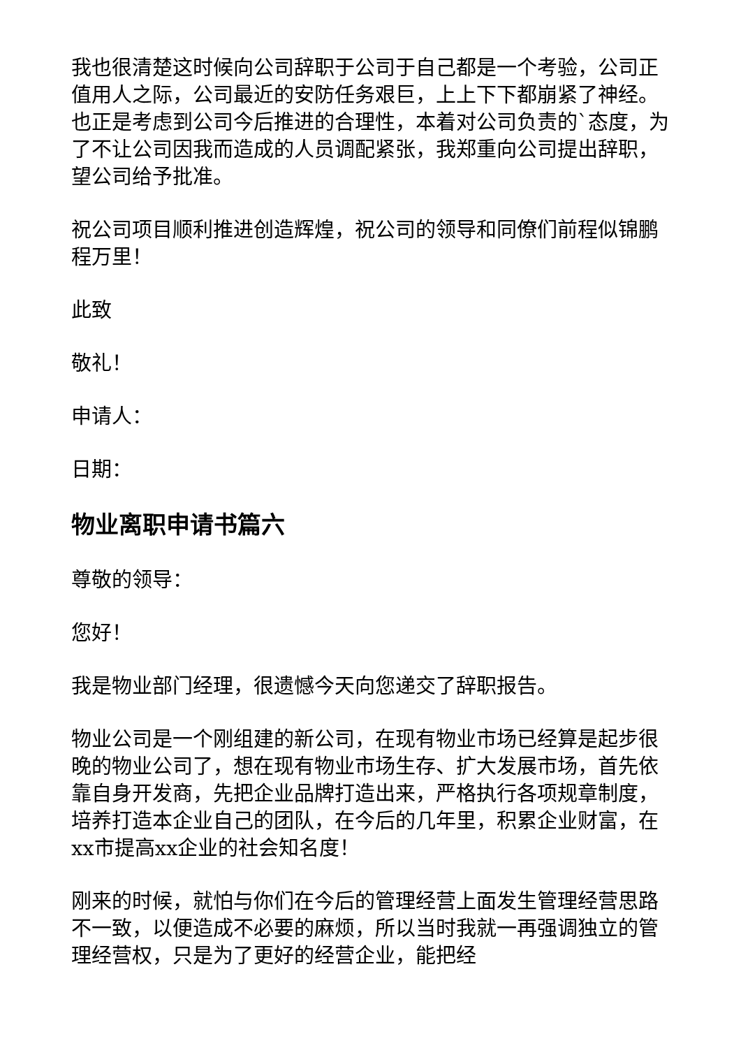我也很清楚这时候向公司辞职于公司于自己都是一个考验，公司正值用人之际，公司最近的安防任务艰巨，上上下下都崩紧了神经。也正是考虑到公司今后推进的合理性，本着对公司负责的`态度，为了不让公司因我而造成的人员调配紧张，我郑重向公司提出辞职，望公司给予批准。
祝公司项目顺利推进创造辉煌，祝公司的领导和同僚们前程似锦鹏程万里！
此致
敬礼！
申请人：
日期：
物业离职申请书篇六
尊敬的领导：
您好！
我是物业部门经理，很遗憾今天向您递交了辞职报告。
物业公司是一个刚组建的新公司，在现有物业市场已经算是起步很晚的物业公司了，想在现有物业市场生存、扩大发展市场，首先依靠自身开发商，先把企业品牌打造出来，严格执行各项规章制度，培养打造本企业自己的团队，在今后的几年里，积累企业财富，在xx市提高xx企业的社会知名度！
刚来的时候，就怕与你们在今后的管理经营上面发生管理经营思路不一致，以便造成不必要的麻烦，所以当时我就一再强调独立的管理经营权，只是为了更好的经营企业，能把经